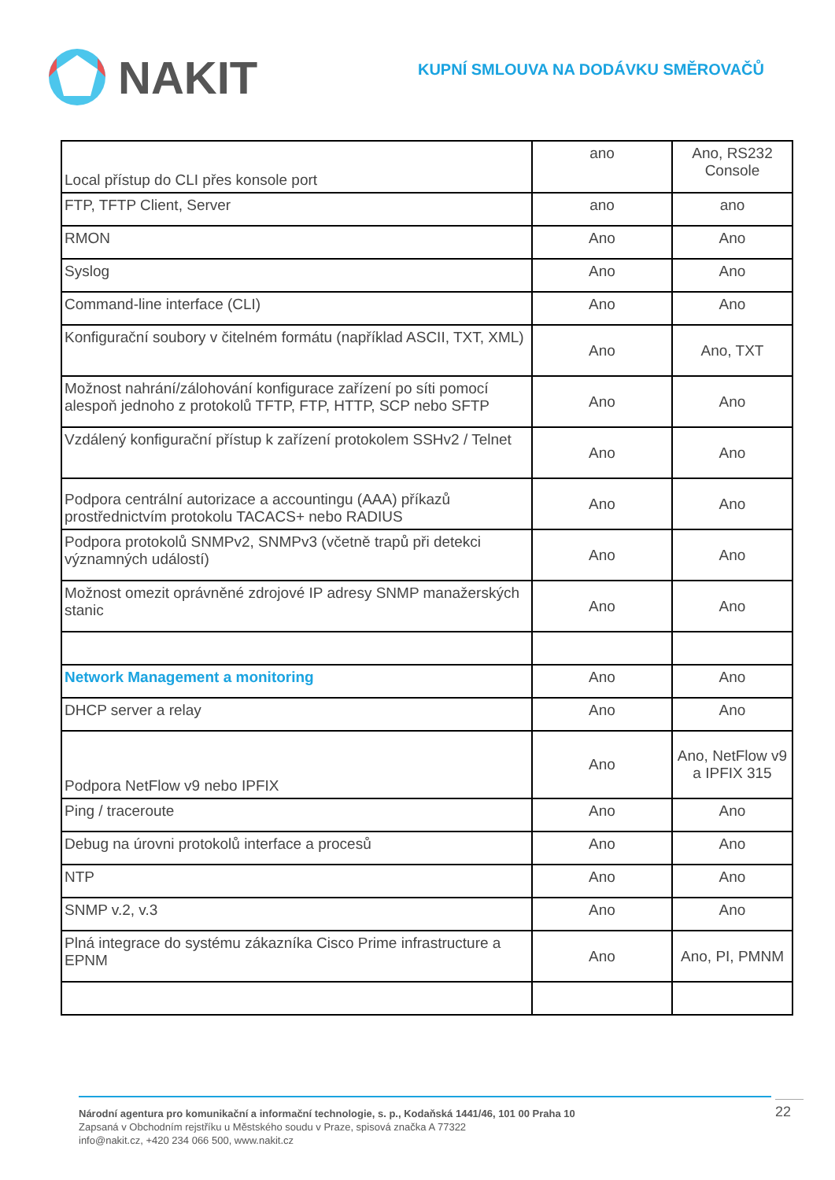NAKIT
KUPNÍ SMLOUVA NA DODÁVKU SMĚROVAČŮ
| Local přístup do CLI přes konsole port | ano | Ano, RS232 Console |
| FTP, TFTP Client, Server | ano | ano |
| RMON | Ano | Ano |
| Syslog | Ano | Ano |
| Command-line interface (CLI) | Ano | Ano |
| Konfigurační soubory v čitelném formátu (například ASCII, TXT, XML) | Ano | Ano, TXT |
| Možnost nahrání/zálohování konfigurace zařízení po síti pomocí alespoň jednoho z protokolů TFTP, FTP, HTTP, SCP nebo SFTP | Ano | Ano |
| Vzdálený konfigurační přístup k zařízení protokolem SSHv2 / Telnet | Ano | Ano |
| Podpora centrální autorizace a accountingu (AAA) příkazů prostřednictvím protokolu TACACS+ nebo RADIUS | Ano | Ano |
| Podpora protokolů SNMPv2, SNMPv3 (včetně trapů při detekci významných událostí) | Ano | Ano |
| Možnost omezit oprávněné zdrojové IP adresy SNMP manažerských stanic | Ano | Ano |
| Network Management a monitoring | Ano | Ano |
| DHCP server a relay | Ano | Ano |
| Podpora NetFlow v9 nebo IPFIX | Ano | Ano, NetFlow v9 a IPFIX 315 |
| Ping / traceroute | Ano | Ano |
| Debug na úrovni protokolů interface a procesů | Ano | Ano |
| NTP | Ano | Ano |
| SNMP v.2, v.3 | Ano | Ano |
| Plná integrace do systému zákazníka Cisco Prime infrastructure a EPNM | Ano | Ano, PI, PMNM |
Národní agentura pro komunikační a informační technologie, s. p., Kodaňská 1441/46, 101 00 Praha 10
Zapsaná v Obchodním rejstříku u Městského soudu v Praze, spisová značka A 77322
info@nakit.cz, +420 234 066 500, www.nakit.cz
22